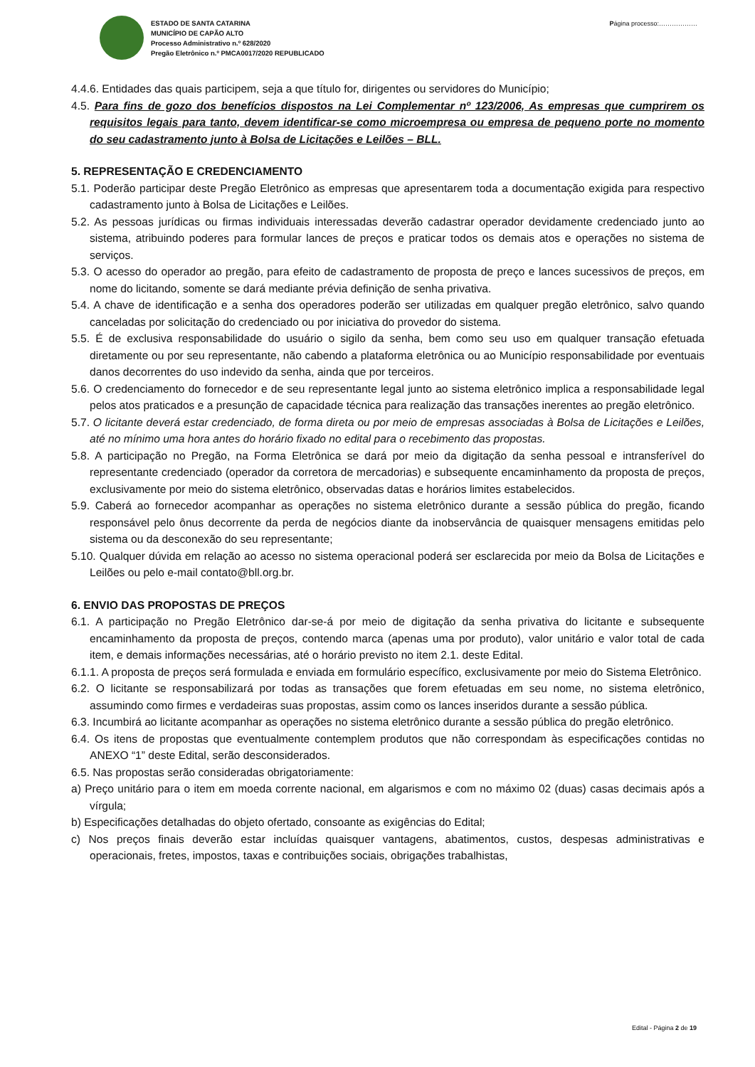ESTADO DE SANTA CATARINA
MUNICÍPIO DE CAPÃO ALTO
Processo Administrativo n.º 628/2020
Pregão Eletrônico n.º PMCA0017/2020 REPUBLICADO
Página processo:………………
4.4.6. Entidades das quais participem, seja a que título for, dirigentes ou servidores do Município;
4.5. Para fins de gozo dos benefícios dispostos na Lei Complementar nº 123/2006, As empresas que cumprirem os requisitos legais para tanto, devem identificar-se como microempresa ou empresa de pequeno porte no momento do seu cadastramento junto à Bolsa de Licitações e Leilões – BLL.
5. REPRESENTAÇÃO E CREDENCIAMENTO
5.1. Poderão participar deste Pregão Eletrônico as empresas que apresentarem toda a documentação exigida para respectivo cadastramento junto à Bolsa de Licitações e Leilões.
5.2. As pessoas jurídicas ou firmas individuais interessadas deverão cadastrar operador devidamente credenciado junto ao sistema, atribuindo poderes para formular lances de preços e praticar todos os demais atos e operações no sistema de serviços.
5.3. O acesso do operador ao pregão, para efeito de cadastramento de proposta de preço e lances sucessivos de preços, em nome do licitando, somente se dará mediante prévia definição de senha privativa.
5.4. A chave de identificação e a senha dos operadores poderão ser utilizadas em qualquer pregão eletrônico, salvo quando canceladas por solicitação do credenciado ou por iniciativa do provedor do sistema.
5.5. É de exclusiva responsabilidade do usuário o sigilo da senha, bem como seu uso em qualquer transação efetuada diretamente ou por seu representante, não cabendo a plataforma eletrônica ou ao Município responsabilidade por eventuais danos decorrentes do uso indevido da senha, ainda que por terceiros.
5.6. O credenciamento do fornecedor e de seu representante legal junto ao sistema eletrônico implica a responsabilidade legal pelos atos praticados e a presunção de capacidade técnica para realização das transações inerentes ao pregão eletrônico.
5.7. O licitante deverá estar credenciado, de forma direta ou por meio de empresas associadas à Bolsa de Licitações e Leilões, até no mínimo uma hora antes do horário fixado no edital para o recebimento das propostas.
5.8. A participação no Pregão, na Forma Eletrônica se dará por meio da digitação da senha pessoal e intransferível do representante credenciado (operador da corretora de mercadorias) e subsequente encaminhamento da proposta de preços, exclusivamente por meio do sistema eletrônico, observadas datas e horários limites estabelecidos.
5.9. Caberá ao fornecedor acompanhar as operações no sistema eletrônico durante a sessão pública do pregão, ficando responsável pelo ônus decorrente da perda de negócios diante da inobservância de quaisquer mensagens emitidas pelo sistema ou da desconexão do seu representante;
5.10. Qualquer dúvida em relação ao acesso no sistema operacional poderá ser esclarecida por meio da Bolsa de Licitações e Leilões ou pelo e-mail contato@bll.org.br.
6. ENVIO DAS PROPOSTAS DE PREÇOS
6.1. A participação no Pregão Eletrônico dar-se-á por meio de digitação da senha privativa do licitante e subsequente encaminhamento da proposta de preços, contendo marca (apenas uma por produto), valor unitário e valor total de cada item, e demais informações necessárias, até o horário previsto no item 2.1. deste Edital.
6.1.1. A proposta de preços será formulada e enviada em formulário específico, exclusivamente por meio do Sistema Eletrônico.
6.2. O licitante se responsabilizará por todas as transações que forem efetuadas em seu nome, no sistema eletrônico, assumindo como firmes e verdadeiras suas propostas, assim como os lances inseridos durante a sessão pública.
6.3. Incumbirá ao licitante acompanhar as operações no sistema eletrônico durante a sessão pública do pregão eletrônico.
6.4. Os itens de propostas que eventualmente contemplem produtos que não correspondam às especificações contidas no ANEXO “1” deste Edital, serão desconsiderados.
6.5. Nas propostas serão consideradas obrigatoriamente:
a) Preço unitário para o item em moeda corrente nacional, em algarismos e com no máximo 02 (duas) casas decimais após a vírgula;
b) Especificações detalhadas do objeto ofertado, consoante as exigências do Edital;
c) Nos preços finais deverão estar incluídas quaisquer vantagens, abatimentos, custos, despesas administrativas e operacionais, fretes, impostos, taxas e contribuições sociais, obrigações trabalhistas,
Edital - Página 2 de 19